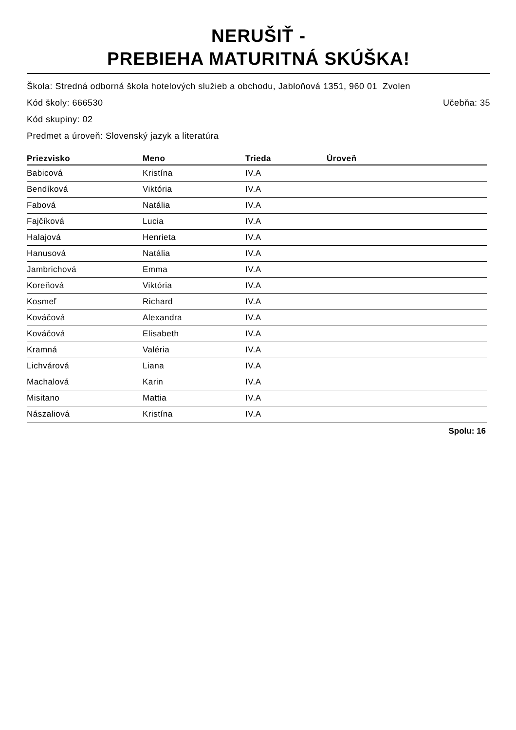NERUŠIŤ -
PREBIEHA MATURITNÁ SKÚŠKA!
Škola: Stredná odborná škola hotelových služieb a obchodu, Jabloňová 1351, 960 01 Zvolen
Kód školy: 666530
Učebňa: 35
Kód skupiny: 02
Predmet a úroveň: Slovenský jazyk a literatúra
| Priezvisko | Meno | Trieda | Úroveň |
| --- | --- | --- | --- |
| Babicová | Kristína | IV.A | |
| Bendíková | Viktória | IV.A | |
| Fabová | Natália | IV.A | |
| Fajčíková | Lucia | IV.A | |
| Halajová | Henrieta | IV.A | |
| Hanusová | Natália | IV.A | |
| Jambrichová | Emma | IV.A | |
| Koreňová | Viktória | IV.A | |
| Kosmeľ | Richard | IV.A | |
| Kováčová | Alexandra | IV.A | |
| Kováčová | Elisabeth | IV.A | |
| Kramná | Valéria | IV.A | |
| Lichvárová | Liana | IV.A | |
| Machalová | Karin | IV.A | |
| Misitano | Mattia | IV.A | |
| Nászaliová | Kristína | IV.A | |
Spolu: 16